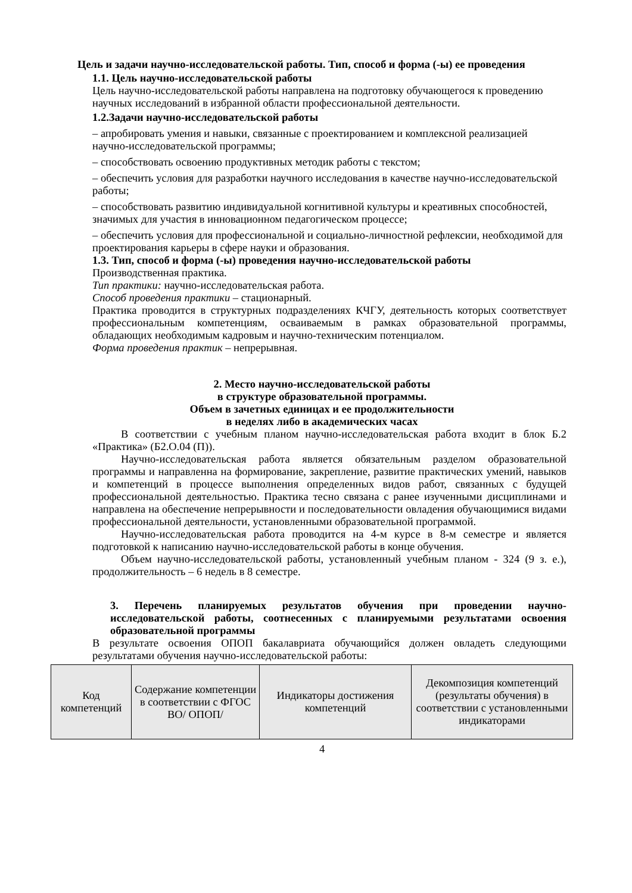Цель и задачи научно-исследовательской работы. Тип, способ и форма (-ы) ее проведения
1.1. Цель научно-исследовательской работы
Цель научно-исследовательской работы направлена на подготовку обучающегося к проведению научных исследований в избранной области профессиональной деятельности.
1.2.Задачи научно-исследовательской работы
– апробировать умения и навыки, связанные с проектированием и комплексной реализацией научно-исследовательской программы;
– способствовать освоению продуктивных методик работы с текстом;
– обеспечить условия для разработки научного исследования в качестве научно-исследовательской работы;
– способствовать развитию индивидуальной когнитивной культуры и креативных способностей, значимых для участия в инновационном педагогическом процессе;
– обеспечить условия для профессиональной и социально-личностной рефлексии, необходимой для проектирования карьеры в сфере науки и образования.
1.3. Тип, способ и форма (-ы) проведения научно-исследовательской работы
Производственная практика.
Тип практики: научно-исследовательская работа.
Способ проведения практики – стационарный.
Практика проводится в структурных подразделениях КЧГУ, деятельность которых соответствует профессиональным компетенциям, осваиваемым в рамках образовательной программы, обладающих необходимым кадровым и научно-техническим потенциалом.
Форма проведения практик – непрерывная.
2. Место научно-исследовательской работы
в структуре образовательной программы.
Объем в зачетных единицах и ее продолжительности
в неделях либо в академических часах
В соответствии с учебным планом научно-исследовательская работа входит в блок Б.2 «Практика» (Б2.О.04 (П)).
Научно-исследовательская работа является обязательным разделом образовательной программы и направленна на формирование, закрепление, развитие практических умений, навыков и компетенций в процессе выполнения определенных видов работ, связанных с будущей профессиональной деятельностью. Практика тесно связана с ранее изученными дисциплинами и направлена на обеспечение непрерывности и последовательности овладения обучающимися видами профессиональной деятельности, установленными образовательной программой.
Научно-исследовательская работа проводится на 4-м курсе в 8-м семестре и является подготовкой к написанию научно-исследовательской работы в конце обучения.
Объем научно-исследовательской работы, установленный учебным планом - 324 (9 з. е.), продолжительность – 6 недель в 8 семестре.
3. Перечень планируемых результатов обучения при проведении научно-исследовательской работы, соотнесенных с планируемыми результатами освоения образовательной программы
В результате освоения ОПОП бакалавриата обучающийся должен овладеть следующими результатами обучения научно-исследовательской работы:
| Код компетенций | Содержание компетенции в соответствии с ФГОС ВО/ ОПОП/ | Индикаторы достижения компетенций | Декомпозиция компетенций (результаты обучения) в соответствии с установленными индикаторами |
| --- | --- | --- | --- |
4